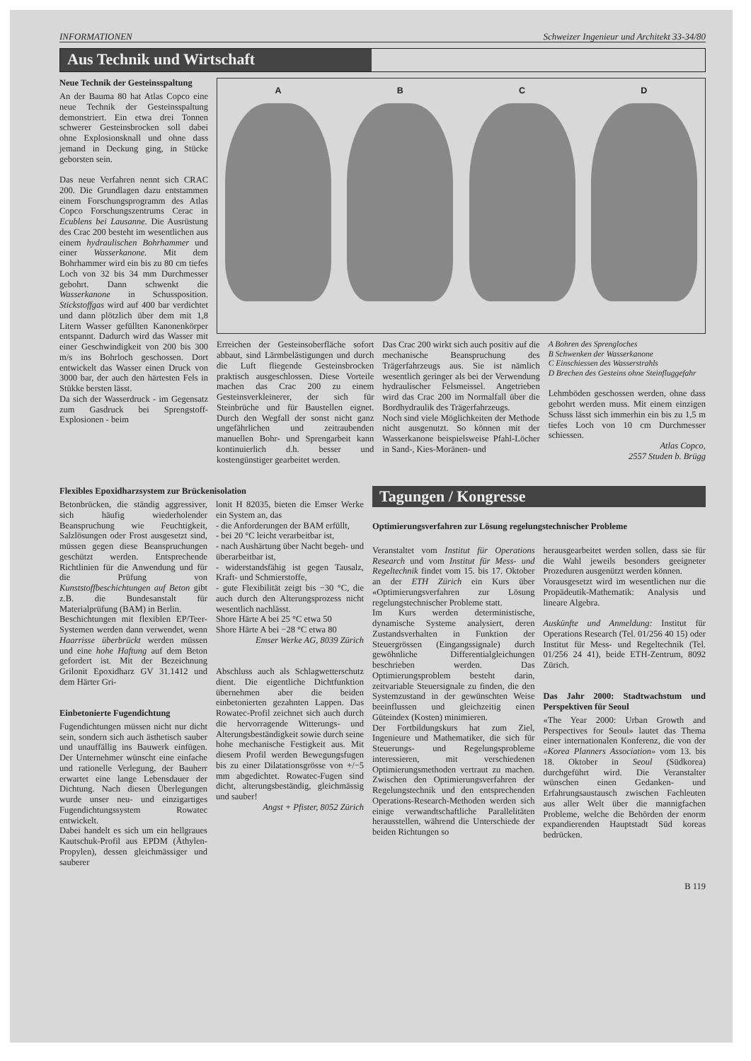INFORMATIONEN Schweizer Ingenieur und Architekt 33-34/80
Aus Technik und Wirtschaft
Neue Technik der Gesteinsspaltung
An der Bauma 80 hat Atlas Copco eine neue Technik der Gesteinsspaltung demonstriert. Ein etwa drei Tonnen schwerer Gesteinsbrocken soll dabei ohne Explosionsknall und ohne dass jemand in Deckung ging, in Stücke geborsten sein.
Das neue Verfahren nennt sich CRAC 200. Die Grundlagen dazu entstammen einem Forschungsprogramm des Atlas Copco Forschungszentrums Cerac in Ecublens bei Lausanne. Die Ausrüstung des Crac 200 besteht im wesentlichen aus einem hydraulischen Bohrhammer und einer Wasserkanone. Mit dem Bohrhammer wird ein bis zu 80 cm tiefes Loch von 32 bis 34 mm Durchmesser gebohrt. Dann schwenkt die Wasserkanone in Schussposition. Stickstoffgas wird auf 400 bar verdichtet und dann plötzlich über dem mit 1,8 Litern Wasser gefüllten Kanonenkörper entspannt. Dadurch wird das Wasser mit einer Geschwindigkeit von 200 bis 300 m/s ins Bohrloch geschossen. Dort entwickelt das Wasser einen Druck von 3000 bar, der auch den härtesten Fels in Stükke bersten lässt.
Da sich der Wasserdruck - im Gegensatz zum Gasdruck bei Sprengstoff-Explosionen - beim
A B C D
Erreichen der Gesteinsoberfläche sofort abbaut, sind Lärmbelästigungen und durch die Luft fliegende Gesteinsbrocken praktisch ausgeschlossen. Diese Vorteile machen das Crac 200 zu einem Gesteinsverkleinerer, der sich für Steinbrüche und für Baustellen eignet. Durch den Wegfall der sonst nicht ganz ungefährlichen und zeitraubenden manuellen Bohr- und Sprengarbeit kann kontinuierlich d.h. besser und kostengünstiger gearbeitet werden.
Das Crac 200 wirkt sich auch positiv auf die mechanische Beanspruchung des Trägerfahrzeugs aus. Sie ist nämlich wesentlich geringer als bei der Verwendung hydraulischer Felsmeissel. Angetrieben wird das Crac 200 im Normalfall über die Bordhydraulik des Trägerfahrzeugs.
Noch sind viele Möglichkeiten der Methode nicht ausgenutzt. So können mit der Wasserkanone beispielsweise Pfahl-Löcher in Sand-, Kies-Moränen- und
A Bohren des Sprengloches
B Schwenken der Wasserkanone
C Einschiessen des Wasserstrahls
D Brechen des Gesteins ohne Steinfluggefahr
Lehmböden geschossen werden, ohne dass gebohrt werden muss. Mit einem einzigen Schuss lässt sich immerhin ein bis zu 1,5 m tiefes Loch von 10 cm Durchmesser schiessen.
Atlas Copco,
2557 Studen b. Brügg
Flexibles Epoxidharzsystem zur Brückenisolation
Betonbrücken, die ständig aggressiver, sich häufig wiederholender Beanspruchung wie Feuchtigkeit, Salzlösungen oder Frost ausgesetzt sind, müssen gegen diese Beanspruchungen geschützt werden. Entsprechende Richtlinien für die Anwendung und für die Prüfung von Kunststoffbeschichtungen auf Beton gibt z.B. die Bundesanstalt für Materialprüfung (BAM) in Berlin.
Beschichtungen mit flexiblen EP/Teer-Systemen werden dann verwendet, wenn Haarrisse überbrückt werden müssen und eine hohe Haftung auf dem Beton gefordert ist. Mit der Bezeichnung Grilonit Epoxidharz GV 31.1412 und dem Härter Gri-
Einbetonierte Fugendichtung
Fugendichtungen müssen nicht nur dicht sein, sondern sich auch ästhetisch sauber und unauffällig ins Bauwerk einfügen. Der Unternehmer wünscht eine einfache und rationelle Verlegung, der Bauherr erwartet eine lange Lebensdauer der Dichtung. Nach diesen Überlegungen wurde unser neu- und einzigartiges Fugendichtungssystem Rowatec entwickelt.
Dabei handelt es sich um ein hellgraues Kautschuk-Profil aus EPDM (Äthylen-Propylen), dessen gleichmässiger und sauberer
lonit H 82035, bieten die Emser Werke ein System an, das
- die Anforderungen der BAM erfüllt,
- bei 20 °C leicht verarbeitbar ist,
- nach Aushärtung über Nacht begeh- und überarbeitbar ist,
- widerstandsfähig ist gegen Tausalz, Kraft- und Schmierstoffe,
- gute Flexibilität zeigt bis −30 °C, die auch durch den Alterungsprozess nicht wesentlich nachlässt.
Shore Härte A bei 25 °C etwa 50
Shore Härte A bei −28 °C etwa 80
Emser Werke AG, 8039 Zürich
Abschluss auch als Schlagwetterschutz dient. Die eigentliche Dichtfunktion übernehmen aber die beiden einbetonierten gezahnten Lappen. Das Rowatec-Profil zeichnet sich auch durch die hervorragende Witterungs- und Alterungsbeständigkeit sowie durch seine hohe mechanische Festigkeit aus. Mit diesem Profil werden Bewegungsfugen bis zu einer Dilatationsgrösse von +/−5 mm abgedichtet. Rowatec-Fugen sind dicht, alterungsbeständig, gleichmässig und sauber!
Angst + Pfister, 8052 Zürich
Tagungen / Kongresse
Optimierungsverfahren zur Lösung regelungstechnischer Probleme
Veranstaltet vom Institut für Operations Research und vom Institut für Mess- und Regeltechnik findet vom 15. bis 17. Oktober an der ETH Zürich ein Kurs über «Optimierungsverfahren zur Lösung regelungstechnischer Probleme statt.
Im Kurs werden deterministische, dynamische Systeme analysiert, deren Zustandsverhalten in Funktion der Steuergrössen (Eingangssignale) durch gewöhnliche Differentialgleichungen beschrieben werden. Das Optimierungsproblem besteht darin, zeitvariable Steuersignale zu finden, die den Systemzustand in der gewünschten Weise beeinflussen und gleichzeitig einen Güteindex (Kosten) minimieren.
Der Fortbildungskurs hat zum Ziel, Ingenieure und Mathematiker, die sich für Steuerungs- und Regelungsprobleme interessieren, mit verschiedenen Optimierungsmethoden vertraut zu machen. Zwischen den Optimierungsverfahren der Regelungstechnik und den entsprechenden Operations-Research-Methoden werden sich einige verwandtschaftliche Parallelitäten herausstellen, während die Unterschiede der beiden Richtungen so
herausgearbeitet werden sollen, dass sie für die Wahl jeweils besonders geeigneter Prozeduren ausgenützt werden können.
Vorausgesetzt wird im wesentlichen nur die Propädeutik-Mathematik: Analysis und lineare Algebra.
Auskünfte und Anmeldung: Institut für Operations Research (Tel. 01/256 40 15) oder Institut für Mess- und Regeltechnik (Tel. 01/256 24 41), beide ETH-Zentrum, 8092 Zürich.
Das Jahr 2000: Stadtwachstum und Perspektiven für Seoul
«The Year 2000: Urban Growth and Perspectives for Seoul» lautet das Thema einer internationalen Konferenz, die von der «Korea Planners Association» vom 13. bis 18. Oktober in Seoul (Südkorea) durchgeführt wird. Die Veranstalter wünschen einen Gedanken- und Erfahrungsaustausch zwischen Fachleuten aus aller Welt über die mannigfachen Probleme, welche die Behörden der enorm expandierenden Hauptstadt Süd koreas bedrücken.
B 119